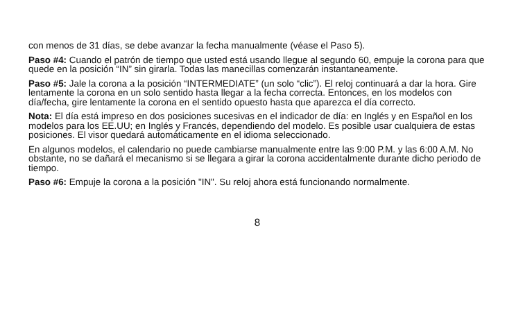con menos de 31 días, se debe avanzar la fecha manualmente (véase el Paso 5).
Paso #4: Cuando el patrón de tiempo que usted está usando llegue al segundo 60, empuje la corona para que quede en la posición “IN” sin girarla. Todas las manecillas comenzarán instantaneamente.
Paso #5: Jale la corona a la posición “INTERMEDIATE” (un solo “clic”). El reloj continuará a dar la hora. Gire lentamente la corona en un solo sentido hasta llegar a la fecha correcta. Entonces, en los modelos con día/fecha, gire lentamente la corona en el sentido opuesto hasta que aparezca el día correcto.
Nota: El día está impreso en dos posiciones sucesivas en el indicador de día: en Inglés y en Español en los modelos para los EE.UU; en Inglés y Francés, dependiendo del modelo. Es posible usar cualquiera de estas posiciones. El visor quedará automáticamente en el idioma seleccionado.
En algunos modelos, el calendario no puede cambiarse manualmente entre las 9:00 P.M. y las 6:00 A.M. No obstante, no se dañará el mecanismo si se llegara a girar la corona accidentalmente durante dicho periodo de tiempo.
Paso #6: Empuje la corona a la posición "IN". Su reloj ahora está funcionando normalmente.
8